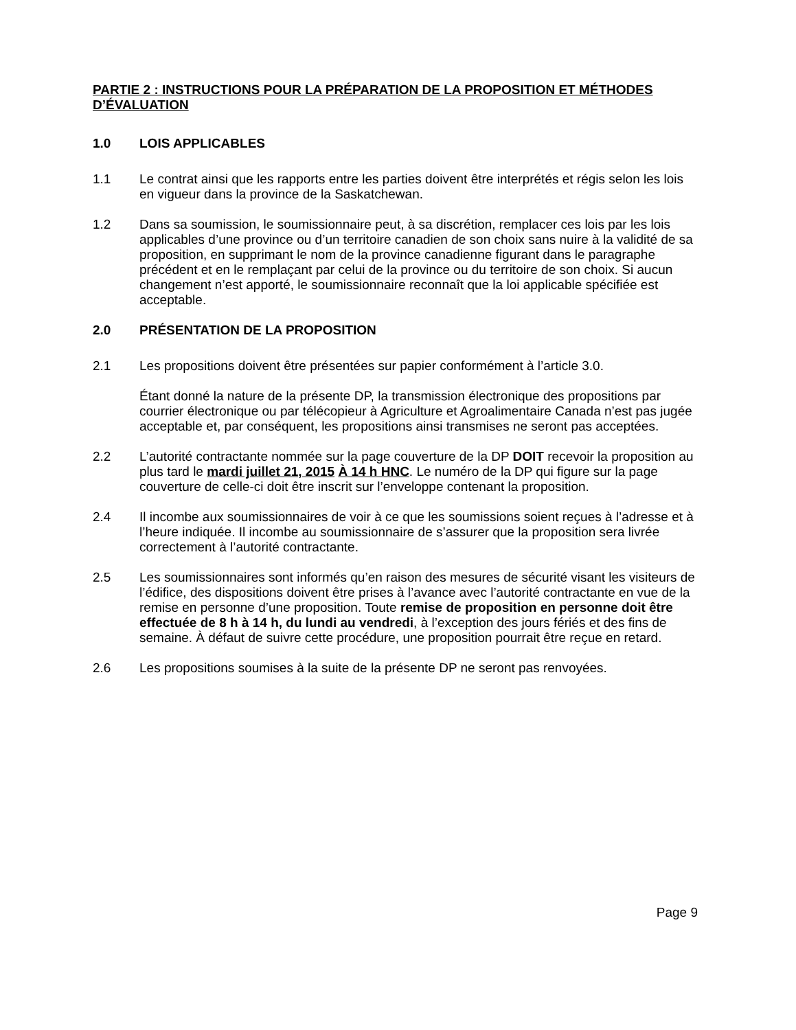PARTIE 2 : INSTRUCTIONS POUR LA PRÉPARATION DE LA PROPOSITION ET MÉTHODES D’ÉVALUATION
1.0 LOIS APPLICABLES
1.1 Le contrat ainsi que les rapports entre les parties doivent être interprétés et régis selon les lois en vigueur dans la province de la Saskatchewan.
1.2 Dans sa soumission, le soumissionnaire peut, à sa discrétion, remplacer ces lois par les lois applicables d’une province ou d’un territoire canadien de son choix sans nuire à la validité de sa proposition, en supprimant le nom de la province canadienne figurant dans le paragraphe précédent et en le remplaçant par celui de la province ou du territoire de son choix. Si aucun changement n’est apporté, le soumissionnaire reconnaît que la loi applicable spécifiée est acceptable.
2.0 PRÉSENTATION DE LA PROPOSITION
2.1 Les propositions doivent être présentées sur papier conformément à l’article 3.0.
Étant donné la nature de la présente DP, la transmission électronique des propositions par courrier électronique ou par télécopieur à Agriculture et Agroalimentaire Canada n’est pas jugée acceptable et, par conséquent, les propositions ainsi transmises ne seront pas acceptées.
2.2 L’autorité contractante nommée sur la page couverture de la DP DOIT recevoir la proposition au plus tard le mardi juillet 21, 2015 À 14 h HNC. Le numéro de la DP qui figure sur la page couverture de celle-ci doit être inscrit sur l’enveloppe contenant la proposition.
2.4 Il incombe aux soumissionnaires de voir à ce que les soumissions soient reçues à l’adresse et à l’heure indiquée. Il incombe au soumissionnaire de s’assurer que la proposition sera livrée correctement à l’autorité contractante.
2.5 Les soumissionnaires sont informés qu’en raison des mesures de sécurité visant les visiteurs de l’édifice, des dispositions doivent être prises à l’avance avec l’autorité contractante en vue de la remise en personne d’une proposition. Toute remise de proposition en personne doit être effectuée de 8 h à 14 h, du lundi au vendredi, à l’exception des jours fériés et des fins de semaine. À défaut de suivre cette procédure, une proposition pourrait être reçue en retard.
2.6 Les propositions soumises à la suite de la présente DP ne seront pas renvoyées.
Page 9